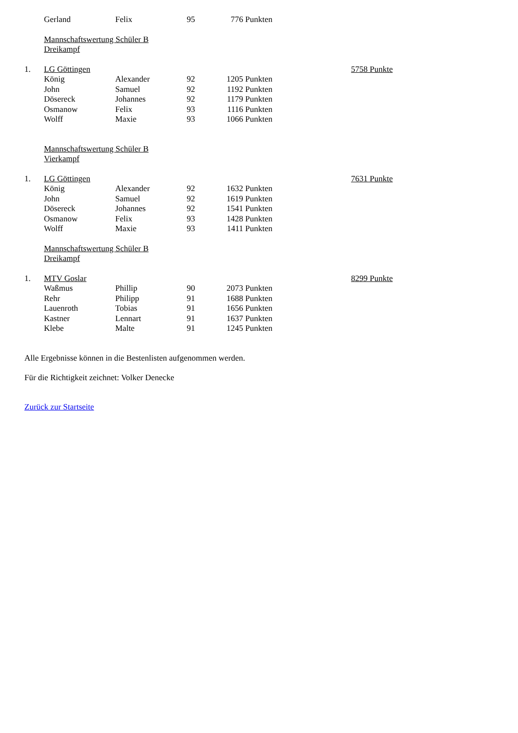| | Gerland | Felix | 95 | 776 Punkten | | |
| | Mannschaftswertung Schüler B | | | | | |
| | Dreikampf | | | | | |
| 1. | LG Göttingen | | | | | 5758 Punkte |
| | König | Alexander | 92 | 1205 Punkten | | |
| | John | Samuel | 92 | 1192 Punkten | | |
| | Dösereck | Johannes | 92 | 1179 Punkten | | |
| | Osmanow | Felix | 93 | 1116 Punkten | | |
| | Wolff | Maxie | 93 | 1066 Punkten | | |
| | Mannschaftswertung Schüler B | | | | | |
| | Vierkampf | | | | | |
| 1. | LG Göttingen | | | | | 7631 Punkte |
| | König | Alexander | 92 | 1632 Punkten | | |
| | John | Samuel | 92 | 1619 Punkten | | |
| | Dösereck | Johannes | 92 | 1541 Punkten | | |
| | Osmanow | Felix | 93 | 1428 Punkten | | |
| | Wolff | Maxie | 93 | 1411 Punkten | | |
| | Mannschaftswertung Schüler B | | | | | |
| | Dreikampf | | | | | |
| 1. | MTV Goslar | | | | | 8299 Punkte |
| | Waßmus | Phillip | 90 | 2073 Punkten | | |
| | Rehr | Philipp | 91 | 1688 Punkten | | |
| | Lauenroth | Tobias | 91 | 1656 Punkten | | |
| | Kastner | Lennart | 91 | 1637 Punkten | | |
| | Klebe | Malte | 91 | 1245 Punkten | | |
Alle Ergebnisse können in die Bestenlisten aufgenommen werden.
Für die Richtigkeit zeichnet: Volker Denecke
Zurück zur Startseite